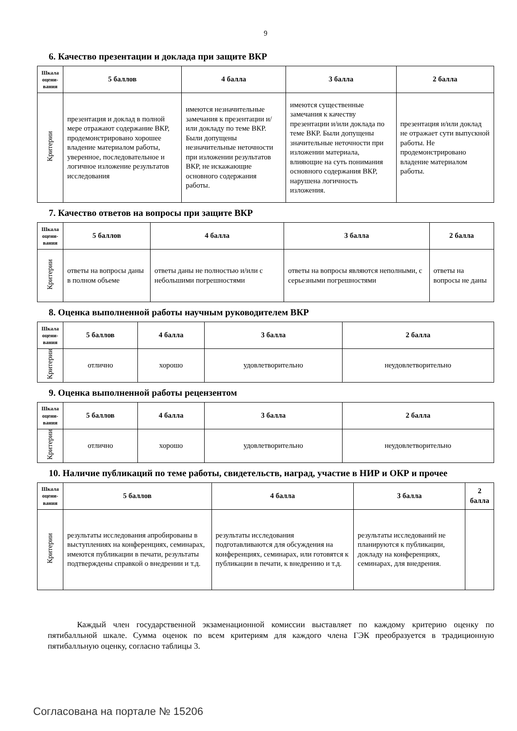9
6. Качество презентации и доклада при защите ВКР
| Шкала оцени-вания | 5 баллов | 4 балла | 3 балла | 2 балла |
| --- | --- | --- | --- | --- |
| Критерии | презентация и доклад в полной мере отражают содержание ВКР, продемонстрировано хорошее владение материалом работы, уверенное, последовательное и логичное изложение результатов исследования | имеются незначительные замечания к презентации и/или докладу по теме ВКР. Были допущены незначительные неточности при изложении результатов ВКР, не искажающие основного содержания работы. | имеются существенные замечания к качеству презентации и/или доклада по теме ВКР. Были допущены значительные неточности при изложении материала, влияющие на суть понимания основного содержания ВКР, нарушена логичность изложения. | презентация и/или доклад не отражает сути выпускной работы. Не продемонстрировано владение материалом работы. |
7. Качество ответов на вопросы при защите ВКР
| Шкала оцени-вания | 5 баллов | 4 балла | 3 балла | 2 балла |
| --- | --- | --- | --- | --- |
| Критерии | ответы на вопросы даны в полном объеме | ответы даны не полностью и/или с небольшими погрешностями | ответы на вопросы являются неполными, с серьезными погрешностями | ответы на вопросы не даны |
8. Оценка выполненной работы научным руководителем ВКР
| Шкала оцени-вания | 5 баллов | 4 балла | 3 балла | 2 балла |
| --- | --- | --- | --- | --- |
| Критерии | отлично | хорошо | удовлетворительно | неудовлетворительно |
9. Оценка выполненной работы рецензентом
| Шкала оцени-вания | 5 баллов | 4 балла | 3 балла | 2 балла |
| --- | --- | --- | --- | --- |
| Критерии | отлично | хорошо | удовлетворительно | неудовлетворительно |
10. Наличие публикаций по теме работы, свидетельств, наград, участие в НИР и ОКР и прочее
| Шкала оцени-вания | 5 баллов | 4 балла | 3 балла | 2 балла |
| --- | --- | --- | --- | --- |
| Критерии | результаты исследования апробированы в выступлениях на конференциях, семинарах, имеются публикации в печати, результаты подтверждены справкой о внедрении и т.д. | результаты исследования подготавливаются для обсуждения на конференциях, семинарах, или готовятся к публикации в печати, к внедрению и т.д. | результаты исследований не планируются к публикации, докладу на конференциях, семинарах, для внедрения. | |
Каждый член государственной экзаменационной комиссии выставляет по каждому критерию оценку по пятибалльной шкале. Сумма оценок по всем критериям для каждого члена ГЭК преобразуется в традиционную пятибалльную оценку, согласно таблицы 3.
Согласована на портале № 15206